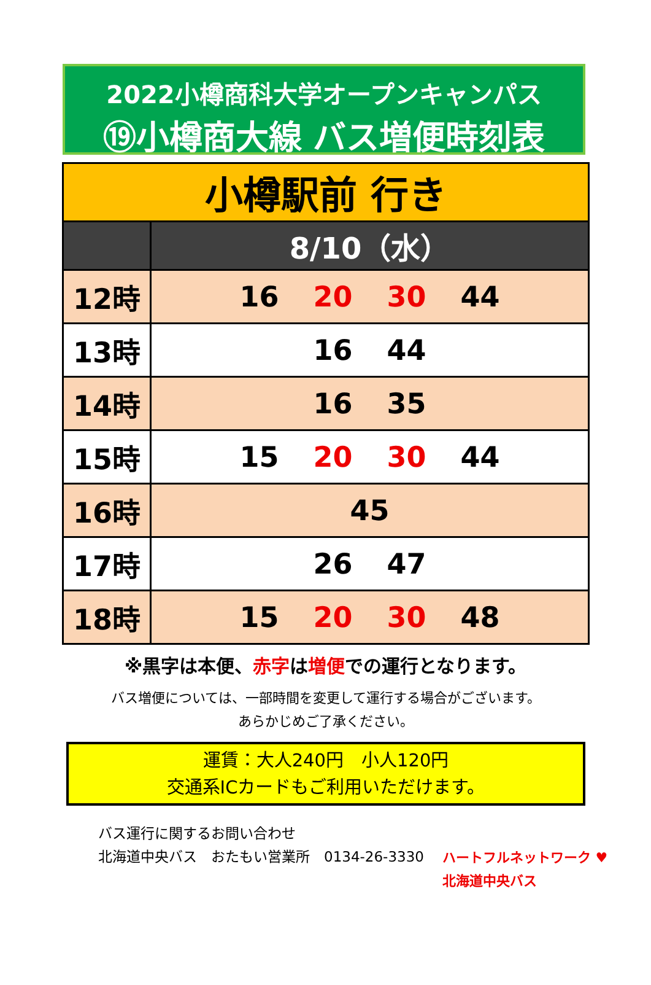2022小樽商科大学オープンキャンパス
⑲小樽商大線 バス増便時刻表
| 小樽駅前 行き | |
| | 8/10（水） |
| 12時 | 16 20 30 44 |
| 13時 | 16 44 |
| 14時 | 16 35 |
| 15時 | 15 20 30 44 |
| 16時 | 45 |
| 17時 | 26 47 |
| 18時 | 15 20 30 48 |
※黒字は本便、赤字は増便での運行となります。
バス増便については、一部時間を変更して運行する場合がございます。
あらかじめご了承ください。
運賃：大人240円　小人120円
交通系ICカードもご利用いただけます。
バス運行に関するお問い合わせ
北海道中央バス　おたもい営業所　0134-26-3330
ハートフルネットワーク ♥
北海道中央バス